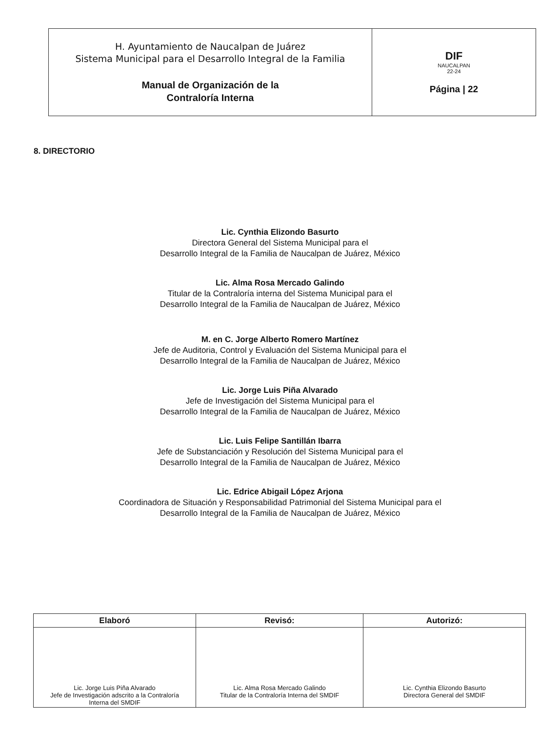| H. Ayuntamiento de Naucalpan de Juárez Sistema Municipal para el Desarrollo Integral de la Familia Manual de Organización de la Contraloría Interna | DIF NAUCALPAN 22-24 Página / 22 |
8. DIRECTORIO
Lic. Cynthia Elizondo Basurto
Directora General del Sistema Municipal para el
Desarrollo Integral de la Familia de Naucalpan de Juárez, México
Lic. Alma Rosa Mercado Galindo
Titular de la Contraloría interna del Sistema Municipal para el
Desarrollo Integral de la Familia de Naucalpan de Juárez, México
M. en C. Jorge Alberto Romero Martínez
Jefe de Auditoria, Control y Evaluación del Sistema Municipal para el
Desarrollo Integral de la Familia de Naucalpan de Juárez, México
Lic. Jorge Luis Piña Alvarado
Jefe de Investigación del Sistema Municipal para el
Desarrollo Integral de la Familia de Naucalpan de Juárez, México
Lic. Luis Felipe Santillán Ibarra
Jefe de Substanciación y Resolución del Sistema Municipal para el
Desarrollo Integral de la Familia de Naucalpan de Juárez, México
Lic. Edrice Abigail López Arjona
Coordinadora de Situación y Responsabilidad Patrimonial del Sistema Municipal para el
Desarrollo Integral de la Familia de Naucalpan de Juárez, México
| Elaboró | Revisó: | Autorizó: |
| --- | --- | --- |
| Lic. Jorge Luis Piña Alvarado Jefe de Investigación adscrito a la Contraloría Interna del SMDIF | Lic. Alma Rosa Mercado Galindo Titular de la Contraloría Interna del SMDIF | Lic. Cynthia Elizondo Basurto Directora General del SMDIF |